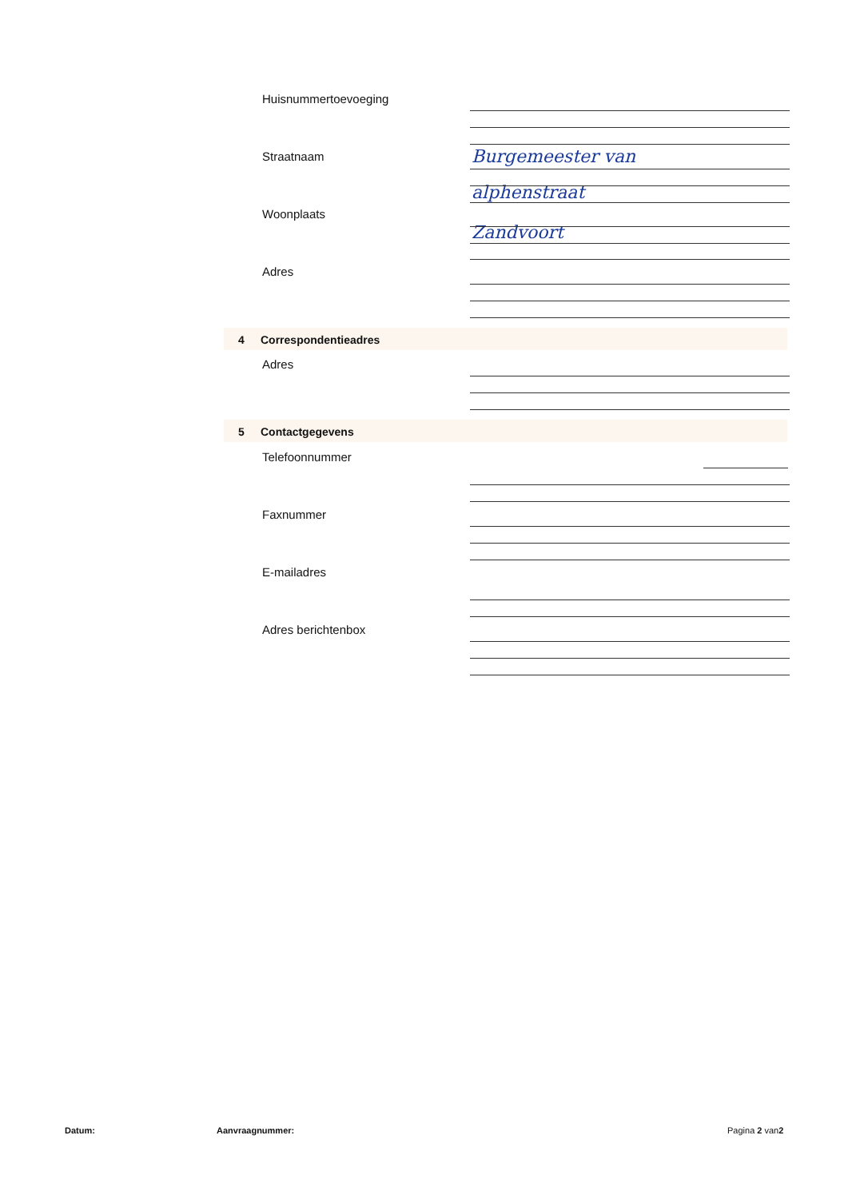Huisnummertoevoeging
Straatnaam Burgemeester van
alphenstraat
Woonplaats
Zandvoort
Adres
4 Correspondentieadres
Adres
5 Contactgegevens
Telefoonnummer
Faxnummer
E-mailadres
Adres berichtenbox
Datum: Aanvraagnummer: Pagina 2 van2